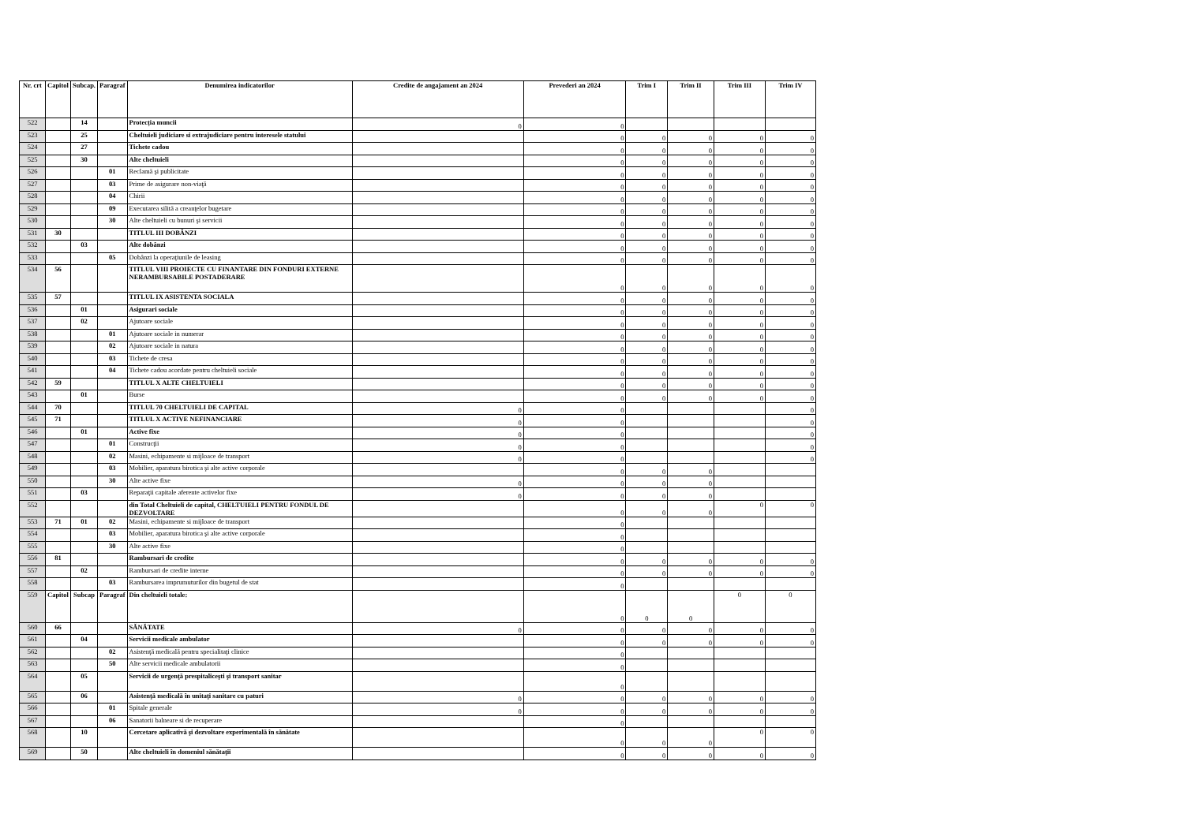| Nr. crt | Capitol | Subcap. | Paragraf | Denumirea indicatorilor | Credite de angajament an 2024 | Prevederi an 2024 | Trim I | Trim II | Trim III | Trim IV |
| --- | --- | --- | --- | --- | --- | --- | --- | --- | --- | --- |
| 522 | | 14 | | Protecția muncii | 0 | 0 | | | | |
| 523 | | 25 | | Cheltuieli judiciare si extrajudiciare pentru interesele statului | | 0 | 0 | 0 | 0 | 0 |
| 524 | | 27 | | Tichete cadou | | 0 | 0 | 0 | 0 | 0 |
| 525 | | 30 | | Alte cheltuieli | | 0 | 0 | 0 | 0 | 0 |
| 526 | | | 01 | Reclamă şi publicitate | | 0 | 0 | 0 | 0 | 0 |
| 527 | | | 03 | Prime de asigurare non-viaţă | | 0 | 0 | 0 | 0 | 0 |
| 528 | | | 04 | Chirii | | 0 | 0 | 0 | 0 | 0 |
| 529 | | | 09 | Executarea silită a creanţelor bugetare | | 0 | 0 | 0 | 0 | 0 |
| 530 | | | 30 | Alte cheltuieli cu bunuri şi servicii | | 0 | 0 | 0 | 0 | 0 |
| 531 | 30 | | | TITLUL III DOBÂNZI | | 0 | 0 | 0 | 0 | 0 |
| 532 | | 03 | | Alte dobânzi | | 0 | 0 | 0 | 0 | 0 |
| 533 | | | 05 | Dobânzi la operaţiunile de leasing | | 0 | 0 | 0 | 0 | 0 |
| 534 | 56 | | | TITLUL VIII PROIECTE CU FINANTARE DIN FONDURI EXTERNE NERAMBURSABILE POSTADERARE | | 0 | 0 | 0 | 0 | 0 |
| 535 | 57 | | | TITLUL IX ASISTENTA SOCIALA | | 0 | 0 | 0 | 0 | 0 |
| 536 | | 01 | | Asigurari sociale | | 0 | 0 | 0 | 0 | 0 |
| 537 | | 02 | | Ajutoare sociale | | 0 | 0 | 0 | 0 | 0 |
| 538 | | | 01 | Ajutoare sociale in numerar | | 0 | 0 | 0 | 0 | 0 |
| 539 | | | 02 | Ajutoare sociale in natura | | 0 | 0 | 0 | 0 | 0 |
| 540 | | | 03 | Tichete de cresa | | 0 | 0 | 0 | 0 | 0 |
| 541 | | | 04 | Tichete cadou acordate pentru cheltuieli sociale | | 0 | 0 | 0 | 0 | 0 |
| 542 | 59 | | | TITLUL X ALTE CHELTUIELI | | 0 | 0 | 0 | 0 | 0 |
| 543 | | 01 | | Burse | | 0 | 0 | 0 | 0 | 0 |
| 544 | 70 | | | TITLUL 70 CHELTUIELI DE CAPITAL | 0 | 0 | | | | 0 |
| 545 | 71 | | | TITLUL X ACTIVE NEFINANCIARE | 0 | 0 | | | | 0 |
| 546 | | 01 | | Active fixe | 0 | 0 | | | | 0 |
| 547 | | | 01 | Construcţii | 0 | 0 | | | | 0 |
| 548 | | | 02 | Masini, echipamente si mijloace de transport | 0 | 0 | | | | 0 |
| 549 | | | 03 | Mobilier, aparatura birotica şi alte active corporale | | 0 | 0 | 0 | | |
| 550 | | | 30 | Alte active fixe | 0 | 0 | 0 | 0 | | |
| 551 | | 03 | | Reparaţii capitale aferente activelor fixe | 0 | 0 | 0 | 0 | | |
| 552 | | | | din Total Cheltuieli de capital, CHELTUIELI PENTRU FONDUL DE DEZVOLTARE | | 0 | 0 | 0 | 0 | 0 |
| 553 | 71 | 01 | 02 | Masini, echipamente si mijloace de transport | | 0 | | | | |
| 554 | | | 03 | Mobilier, aparatura birotica şi alte active corporale | | 0 | | | | |
| 555 | | | 30 | Alte active fixe | | 0 | | | | |
| 556 | 81 | | | Rambursari de credite | | 0 | 0 | 0 | 0 | 0 |
| 557 | | 02 | | Rambursari de credite interne | | 0 | 0 | 0 | 0 | 0 |
| 558 | | | 03 | Rambursarea imprumuturilor din bugetul de stat | | 0 | | | | |
| 559 | Capitol | Subcap | Paragraf | Din cheltuieli totale: | | 0 | 0 | 0 | 0 | 0 |
| 560 | 66 | | | SĂNĂTATE | 0 | 0 | 0 | 0 | 0 | 0 |
| 561 | | 04 | | Servicii medicale ambulator | | 0 | 0 | 0 | 0 | 0 |
| 562 | | | 02 | Asistenţă medicală pentru specialitaţi clinice | | 0 | | | | |
| 563 | | | 50 | Alte servicii medicale ambulatorii | | 0 | | | | |
| 564 | | 05 | | Servicii de urgenţă prespitaliceşti şi transport sanitar | | 0 | | | | |
| 565 | | 06 | | Asistenţă medicală în unitaţi sanitare cu paturi | 0 | 0 | 0 | 0 | 0 | 0 |
| 566 | | | 01 | Spitale generale | 0 | 0 | 0 | 0 | 0 | 0 |
| 567 | | | 06 | Sanatorii balneare si de recuperare | | 0 | | | | |
| 568 | | 10 | | Cercetare aplicativă şi dezvoltare experimentală în sănătate | | 0 | 0 | 0 | 0 | 0 |
| 569 | | 50 | | Alte cheltuieli în domeniul sănătaţii | | 0 | 0 | 0 | 0 | 0 |